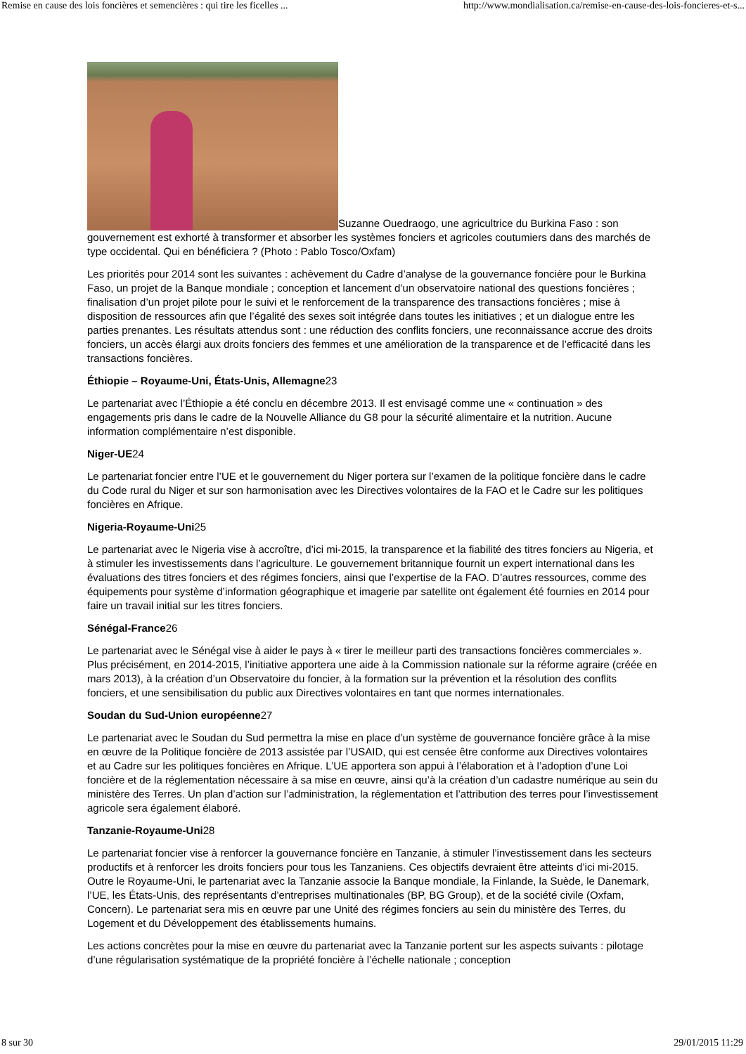Remise en cause des lois foncières et semencières : qui tire les ficelles ... http://www.mondialisation.ca/remise-en-cause-des-lois-foncieres-et-s...
Suzanne Ouedraogo, une agricultrice du Burkina Faso : son gouvernement est exhorté à transformer et absorber les systèmes fonciers et agricoles coutumiers dans des marchés de type occidental. Qui en bénéficiera ? (Photo : Pablo Tosco/Oxfam)
Les priorités pour 2014 sont les suivantes : achèvement du Cadre d’analyse de la gouvernance foncière pour le Burkina Faso, un projet de la Banque mondiale ; conception et lancement d’un observatoire national des questions foncières ; finalisation d’un projet pilote pour le suivi et le renforcement de la transparence des transactions foncières ; mise à disposition de ressources afin que l’égalité des sexes soit intégrée dans toutes les initiatives ; et un dialogue entre les parties prenantes. Les résultats attendus sont : une réduction des conflits fonciers, une reconnaissance accrue des droits fonciers, un accès élargi aux droits fonciers des femmes et une amélioration de la transparence et de l’efficacité dans les transactions foncières.
Éthiopie – Royaume-Uni, États-Unis, Allemagne23
Le partenariat avec l’Éthiopie a été conclu en décembre 2013. Il est envisagé comme une « continuation » des engagements pris dans le cadre de la Nouvelle Alliance du G8 pour la sécurité alimentaire et la nutrition. Aucune information complémentaire n’est disponible.
Niger-UE24
Le partenariat foncier entre l’UE et le gouvernement du Niger portera sur l’examen de la politique foncière dans le cadre du Code rural du Niger et sur son harmonisation avec les Directives volontaires de la FAO et le Cadre sur les politiques foncières en Afrique.
Nigeria-Royaume-Uni25
Le partenariat avec le Nigeria vise à accroître, d’ici mi-2015, la transparence et la fiabilité des titres fonciers au Nigeria, et à stimuler les investissements dans l’agriculture. Le gouvernement britannique fournit un expert international dans les évaluations des titres fonciers et des régimes fonciers, ainsi que l’expertise de la FAO. D’autres ressources, comme des équipements pour système d’information géographique et imagerie par satellite ont également été fournies en 2014 pour faire un travail initial sur les titres fonciers.
Sénégal-France26
Le partenariat avec le Sénégal vise à aider le pays à « tirer le meilleur parti des transactions foncières commerciales ». Plus précisément, en 2014-2015, l’initiative apportera une aide à la Commission nationale sur la réforme agraire (créée en mars 2013), à la création d’un Observatoire du foncier, à la formation sur la prévention et la résolution des conflits fonciers, et une sensibilisation du public aux Directives volontaires en tant que normes internationales.
Soudan du Sud-Union européenne27
Le partenariat avec le Soudan du Sud permettra la mise en place d’un système de gouvernance foncière grâce à la mise en œuvre de la Politique foncière de 2013 assistée par l’USAID, qui est censée être conforme aux Directives volontaires et au Cadre sur les politiques foncières en Afrique. L’UE apportera son appui à l’élaboration et à l’adoption d’une Loi foncière et de la réglementation nécessaire à sa mise en œuvre, ainsi qu’à la création d’un cadastre numérique au sein du ministère des Terres. Un plan d’action sur l’administration, la réglementation et l’attribution des terres pour l’investissement agricole sera également élaboré.
Tanzanie-Royaume-Uni28
Le partenariat foncier vise à renforcer la gouvernance foncière en Tanzanie, à stimuler l’investissement dans les secteurs productifs et à renforcer les droits fonciers pour tous les Tanzaniens. Ces objectifs devraient être atteints d’ici mi-2015. Outre le Royaume-Uni, le partenariat avec la Tanzanie associe la Banque mondiale, la Finlande, la Suède, le Danemark, l’UE, les États-Unis, des représentants d’entreprises multinationales (BP, BG Group), et de la société civile (Oxfam, Concern). Le partenariat sera mis en œuvre par une Unité des régimes fonciers au sein du ministère des Terres, du Logement et du Développement des établissements humains.
Les actions concrètes pour la mise en œuvre du partenariat avec la Tanzanie portent sur les aspects suivants : pilotage d’une régularisation systématique de la propriété foncière à l’échelle nationale ; conception
8 sur 30 29/01/2015 11:29